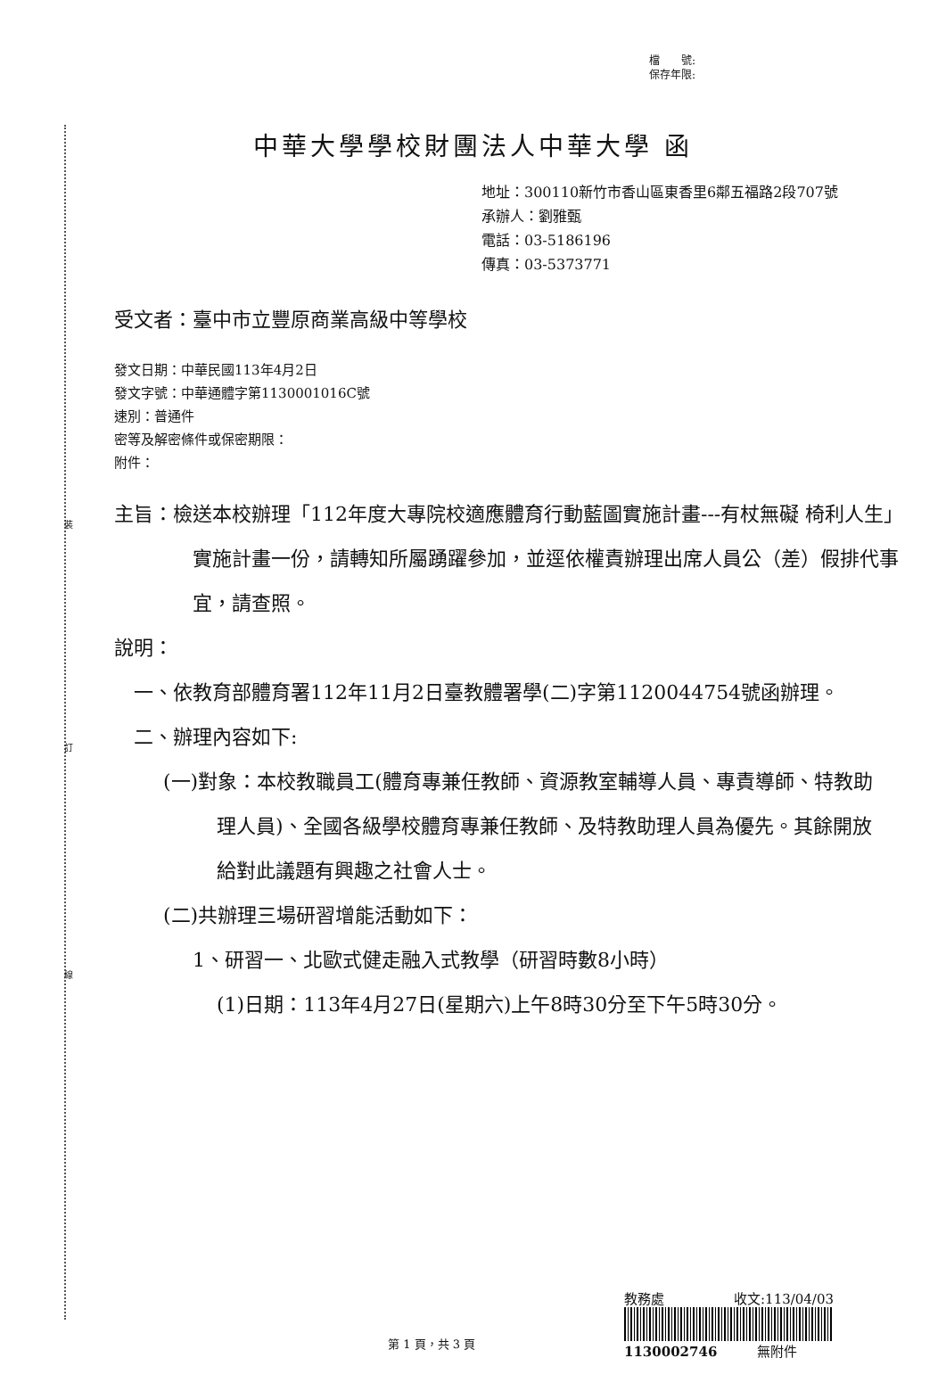裝
訂
線
檔　　號:
保存年限:
中華大學學校財團法人中華大學 函
地址：300110新竹市香山區東香里6鄰五福路2段707號
承辦人：劉雅甄
電話：03-5186196
傳真：03-5373771
受文者：臺中市立豐原商業高級中等學校
發文日期：中華民國113年4月2日
發文字號：中華通體字第1130001016C號
速別：普通件
密等及解密條件或保密期限：
附件：
主旨：檢送本校辦理「112年度大專院校適應體育行動藍圖實施計畫---有杖無礙 椅利人生」實施計畫一份，請轉知所屬踴躍參加，並逕依權責辦理出席人員公（差）假排代事宜，請查照。
說明：
一、依教育部體育署112年11月2日臺教體署學(二)字第1120044754號函辦理。
二、辦理內容如下:
(一)對象：本校教職員工(體育專兼任教師、資源教室輔導人員、專責導師、特教助理人員)、全國各級學校體育專兼任教師、及特教助理人員為優先。其餘開放給對此議題有興趣之社會人士。
(二)共辦理三場研習增能活動如下：
1、研習一、北歐式健走融入式教學（研習時數8小時）
(1)日期：113年4月27日(星期六)上午8時30分至下午5時30分。
第 1 頁，共 3 頁
教務處 收文:113/04/03
1130002746 無附件